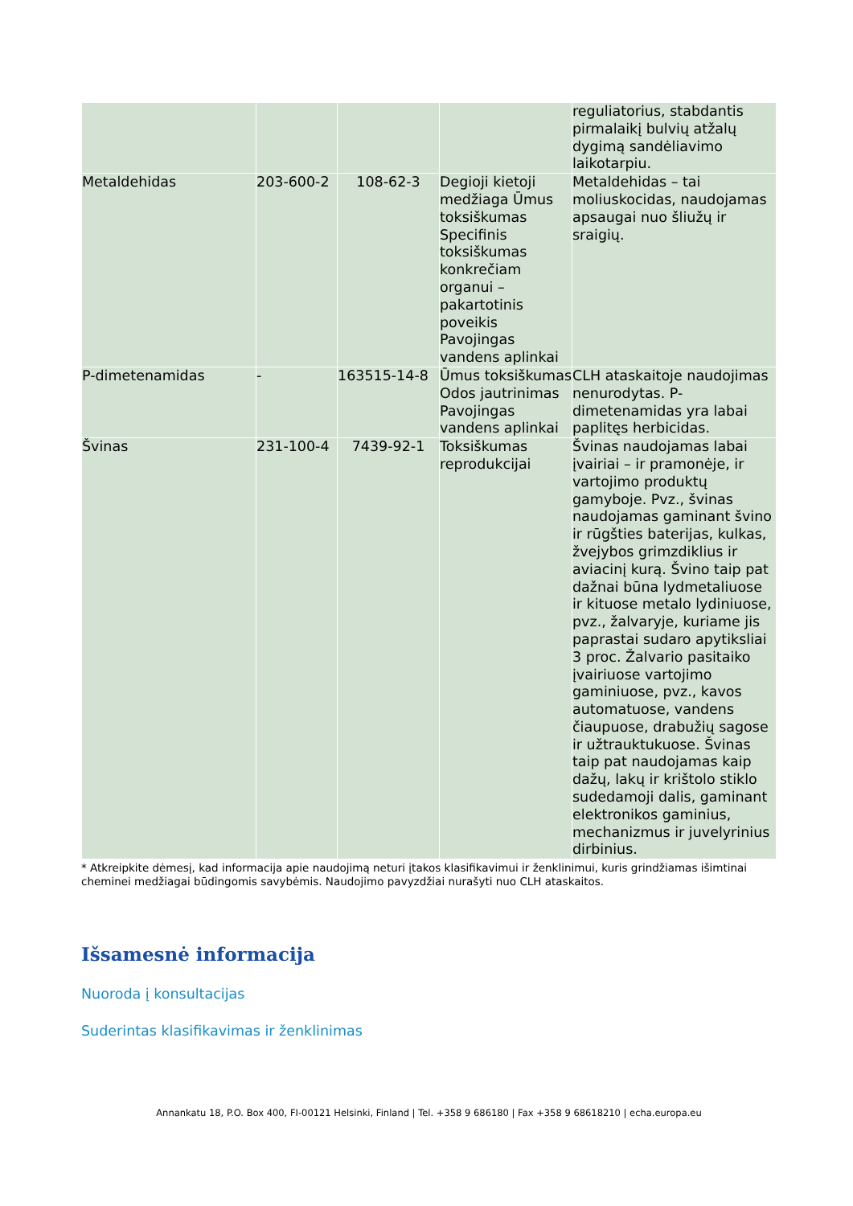| | | | | reguliatorius, stabdantis pirmalaikį bulvių atžalų dygimą sandėliavimo laikotarpiu. |
| Metaldehidas | 203-600-2 | 108-62-3 | Degioji kietoji medžiaga Ūmus toksiškumas Specifinis toksiškumas konkrečiam organui – pakartotinis poveikis Pavojingas vandens aplinkai | Metaldehidas – tai moliuskocidas, naudojamas apsaugai nuo šliužų ir sraigių. |
| P-dimetenamidas | - | 163515-14-8 | Ūmus toksiškumas Odos jautrinimas Pavojingas vandens aplinkai | CLH ataskaitoje naudojimas nenurodytas. P-dimetenamidas yra labai paplitęs herbicidas. |
| Švinas | 231-100-4 | 7439-92-1 | Toksiškumas reprodukcijai | Švinas naudojamas labai įvairiai – ir pramonėje, ir vartojimo produktų gamyboje. Pvz., švinas naudojamas gaminant švino ir rūgšties baterijas, kulkas, žvejybos grimzdiklius ir aviacinį kurą. Švino taip pat dažnai būna lydmetaliuose ir kituose metalo lydiniuose, pvz., žalvaryje, kuriame jis paprastai sudaro apytiksliai 3 proc. Žalvario pasitaiko įvairiuose vartojimo gaminiuose, pvz., kavos automatuose, vandens čiaupuose, drabužių sagose ir užtrauktukuose. Švinas taip pat naudojamas kaip dažų, lakų ir krištolo stiklo sudedamoji dalis, gaminant elektronikos gaminius, mechanizmus ir juvelyrinius dirbinius. |
* Atkreipkite dėmesį, kad informacija apie naudojimą neturi įtakos klasifikavimui ir ženklinimui, kuris grindžiamas išimtinai cheminei medžiagai būdingomis savybėmis. Naudojimo pavyzdžiai nurašyti nuo CLH ataskaitos.
Išsamesnė informacija
Nuoroda į konsultacijas
Suderintas klasifikavimas ir ženklinimas
Annankatu 18, P.O. Box 400, FI-00121 Helsinki, Finland | Tel. +358 9 686180 | Fax +358 9 68618210 | echa.europa.eu